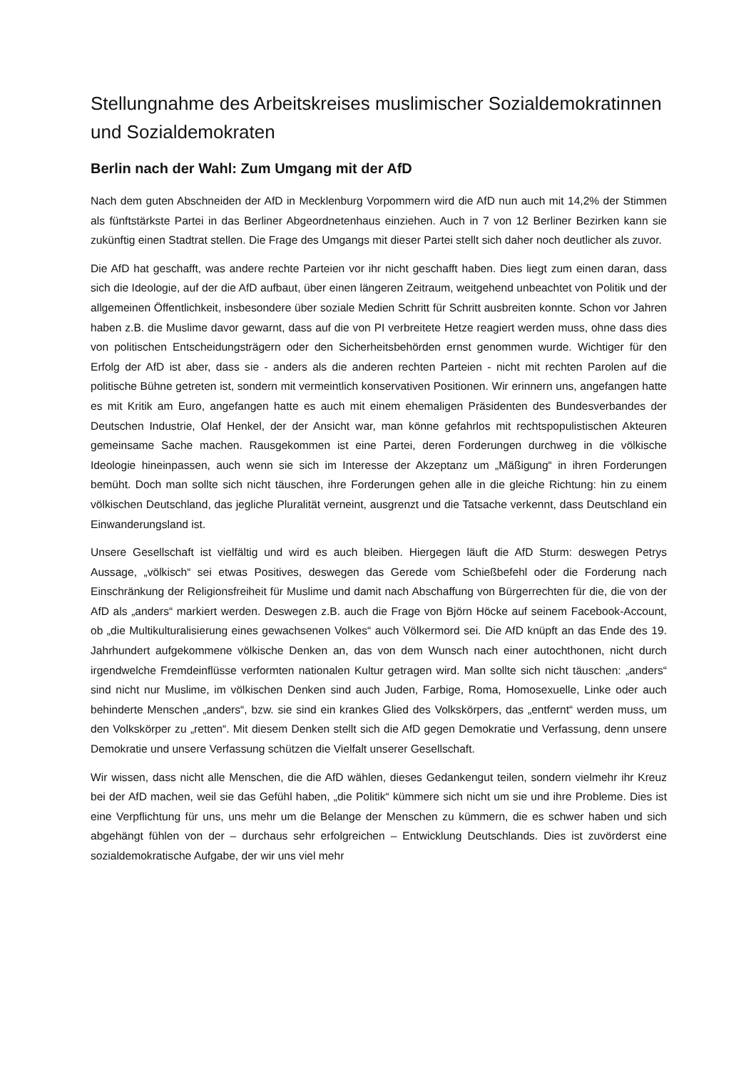Stellungnahme des Arbeitskreises muslimischer Sozialdemokratinnen und Sozialdemokraten
Berlin nach der Wahl: Zum Umgang mit der AfD
Nach dem guten Abschneiden der AfD in Mecklenburg Vorpommern wird die AfD nun auch mit 14,2% der Stimmen als fünftstärkste Partei in das Berliner Abgeordnetenhaus einziehen. Auch in 7 von 12 Berliner Bezirken kann sie zukünftig einen Stadtrat stellen. Die Frage des Umgangs mit dieser Partei stellt sich daher noch deutlicher als zuvor.
Die AfD hat geschafft, was andere rechte Parteien vor ihr nicht geschafft haben. Dies liegt zum einen daran, dass sich die Ideologie, auf der die AfD aufbaut, über einen längeren Zeitraum, weitgehend unbeachtet von Politik und der allgemeinen Öffentlichkeit, insbesondere über soziale Medien Schritt für Schritt ausbreiten konnte. Schon vor Jahren haben z.B. die Muslime davor gewarnt, dass auf die von PI verbreitete Hetze reagiert werden muss, ohne dass dies von politischen Entscheidungsträgern oder den Sicherheitsbehörden ernst genommen wurde. Wichtiger für den Erfolg der AfD ist aber, dass sie - anders als die anderen rechten Parteien - nicht mit rechten Parolen auf die politische Bühne getreten ist, sondern mit vermeintlich konservativen Positionen. Wir erinnern uns, angefangen hatte es mit Kritik am Euro, angefangen hatte es auch mit einem ehemaligen Präsidenten des Bundesverbandes der Deutschen Industrie, Olaf Henkel, der der Ansicht war, man könne gefahrlos mit rechtspopulistischen Akteuren gemeinsame Sache machen. Rausgekommen ist eine Partei, deren Forderungen durchweg in die völkische Ideologie hineinpassen, auch wenn sie sich im Interesse der Akzeptanz um „Mäßigung“ in ihren Forderungen bemüht. Doch man sollte sich nicht täuschen, ihre Forderungen gehen alle in die gleiche Richtung: hin zu einem völkischen Deutschland, das jegliche Pluralität verneint, ausgrenzt und die Tatsache verkennt, dass Deutschland ein Einwanderungsland ist.
Unsere Gesellschaft ist vielfältig und wird es auch bleiben. Hiergegen läuft die AfD Sturm: deswegen Petrys Aussage, „völkisch“ sei etwas Positives, deswegen das Gerede vom Schießbefehl oder die Forderung nach Einschränkung der Religionsfreiheit für Muslime und damit nach Abschaffung von Bürgerrechten für die, die von der AfD als „anders“ markiert werden. Deswegen z.B. auch die Frage von Björn Höcke auf seinem Facebook-Account, ob „die Multikulturalisierung eines gewachsenen Volkes“ auch Völkermord sei. Die AfD knüpft an das Ende des 19. Jahrhundert aufgekommene völkische Denken an, das von dem Wunsch nach einer autochthonen, nicht durch irgendwelche Fremdeinflüsse verformten nationalen Kultur getragen wird. Man sollte sich nicht täuschen: „anders“ sind nicht nur Muslime, im völkischen Denken sind auch Juden, Farbige, Roma, Homosexuelle, Linke oder auch behinderte Menschen „anders“, bzw. sie sind ein krankes Glied des Volkskörpers, das „entfernt“ werden muss, um den Volkskörper zu „retten“. Mit diesem Denken stellt sich die AfD gegen Demokratie und Verfassung, denn unsere Demokratie und unsere Verfassung schützen die Vielfalt unserer Gesellschaft.
Wir wissen, dass nicht alle Menschen, die die AfD wählen, dieses Gedankengut teilen, sondern vielmehr ihr Kreuz bei der AfD machen, weil sie das Gefühl haben, „die Politik“ kümmere sich nicht um sie und ihre Probleme. Dies ist eine Verpflichtung für uns, uns mehr um die Belange der Menschen zu kümmern, die es schwer haben und sich abgehängt fühlen von der – durchaus sehr erfolgreichen – Entwicklung Deutschlands. Dies ist zuvörderst eine sozialdemokratische Aufgabe, der wir uns viel mehr